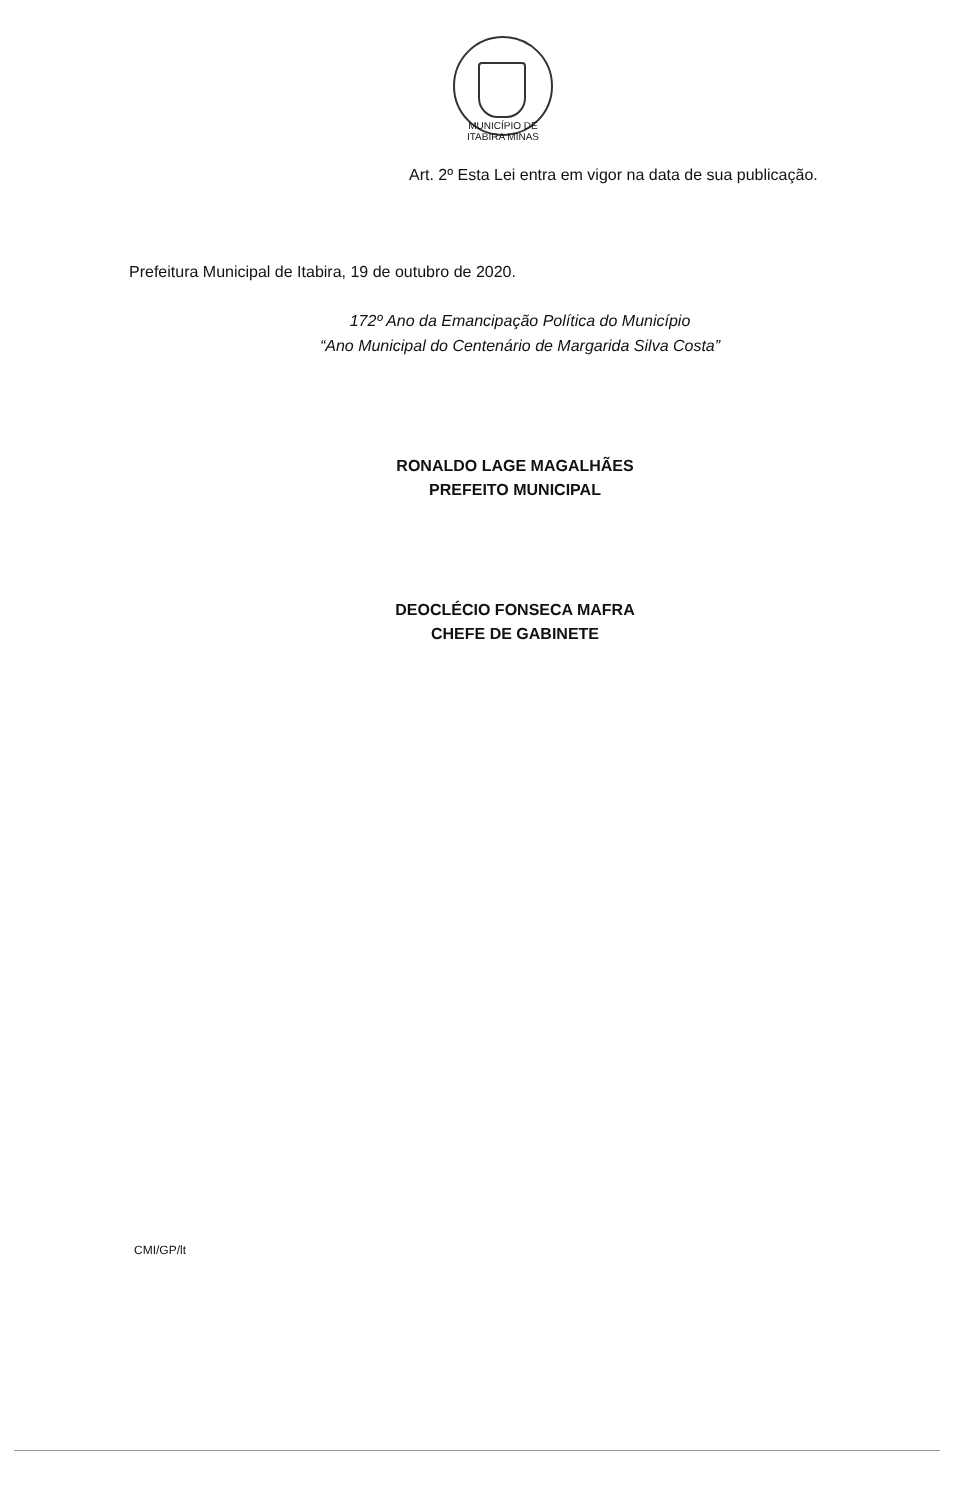MUNICÍPIO DE ITABIRA MINAS
Art. 2º Esta Lei entra em vigor na data de sua publicação.
Prefeitura Municipal de Itabira, 19 de outubro de 2020.
172º Ano da Emancipação Política do Município
“Ano Municipal do Centenário de Margarida Silva Costa”
RONALDO LAGE MAGALHÃES
PREFEITO MUNICIPAL
DEOCLÉCIO FONSECA MAFRA
CHEFE DE GABINETE
CMI/GP/lt